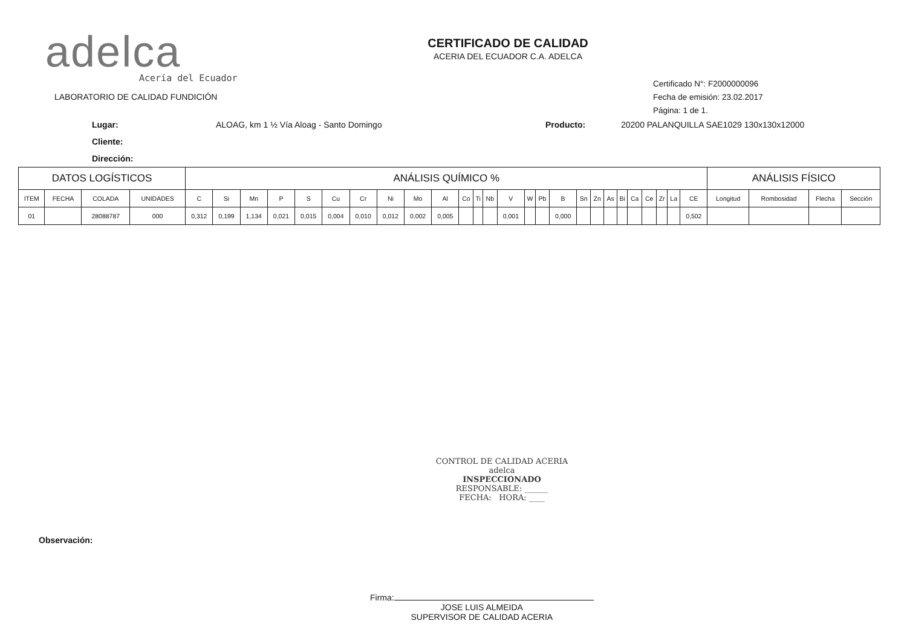adelca
Acería del Ecuador
LABORATORIO DE CALIDAD FUNDICIÓN
CERTIFICADO DE CALIDAD
ACERIA DEL ECUADOR C.A. ADELCA
Certificado N°: F2000000096
Fecha de emisión: 23.02.2017
Página: 1 de 1.
Lugar: ALOAG, km 1 ½ Vía Aloag - Santo Domingo Producto: 20200 PALANQUILLA SAE1029 130x130x12000 Cliente: Dirección:
| DATOS LOGÍSTICOS | | | | ANÁLISIS QUÍMICO % | | | | | | | | | | | | | | | | | | | | | | | | | | ANÁLISIS FÍSICO | | | |
| --- | --- | --- | --- | --- | --- | --- | --- | --- | --- | --- | --- | --- | --- | --- | --- | --- | --- | --- | --- | --- | --- | --- | --- | --- | --- | --- | --- | --- | --- | --- | --- | --- | --- |
| ITEM | FECHA | COLADA | UNIDADES | C | Si | Mn | P | S | Cu | Cr | Ni | Mo | Al | Co | Ti | Nb | V | W | Pb | B | Sn | Zn | As | Bi | Ca | Ce | Zr | La | CE | Longitud | Rombosidad | Flecha | Sección |
| 01 | | 28088787 | 000 | 0,312 | 0,199 | 1,134 | 0,021 | 0,015 | 0,004 | 0,010 | 0,012 | 0,002 | 0,005 | | | | 0,001 | | | 0,000 | | | | | | | | | 0,502 | | | | |
CONTROL DE CALIDAD ACERIA
adelca
INSPECCIONADO
RESPONSABLE: ______
FECHA: HORA: ____
Observación:
Firma:
JOSE LUIS ALMEIDA
SUPERVISOR DE CALIDAD ACERIA